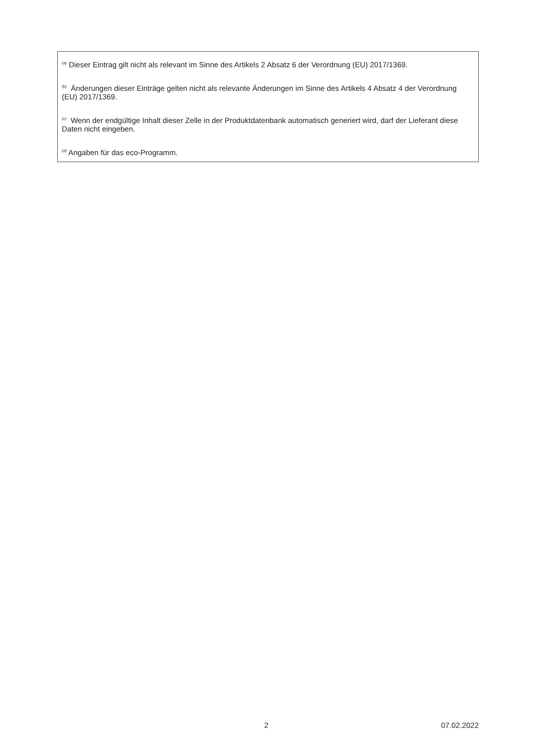<sup>(a)</sup> Dieser Eintrag gilt nicht als relevant im Sinne des Artikels 2 Absatz 6 der Verordnung (EU) 2017/1369.
<sup>(b)</sup> Änderungen dieser Einträge gelten nicht als relevante Änderungen im Sinne des Artikels 4 Absatz 4 der Verordnung (EU) 2017/1369.
<sup>(c)</sup> Wenn der endgültige Inhalt dieser Zelle in der Produktdatenbank automatisch generiert wird, darf der Lieferant diese Daten nicht eingeben.
<sup>(d)</sup> Angaben für das eco-Programm.
2 07.02.2022